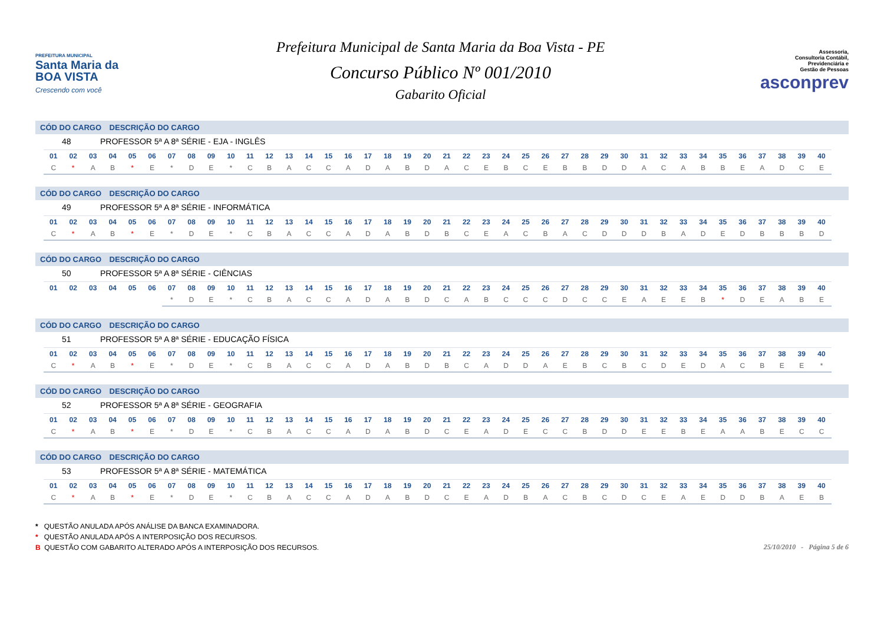PREFEITURA MUNICIPAL
Santa Maria da
BOA VISTA
Crescendo com você
Prefeitura Municipal de Santa Maria da Boa Vista - PE
Concurso Público Nº 001/2010
Gabarito Oficial
Assessoria,
Consultoria Contábil,
Previdenciária e
Gestão de Pessoas
asconprev
CÓD DO CARGO DESCRIÇÃO DO CARGO
48 PROFESSOR 5ª A 8ª SÉRIE - EJA - INGLÊS
| 01 | 02 | 03 | 04 | 05 | 06 | 07 | 08 | 09 | 10 | 11 | 12 | 13 | 14 | 15 | 16 | 17 | 18 | 19 | 20 | 21 | 22 | 23 | 24 | 25 | 26 | 27 | 28 | 29 | 30 | 31 | 32 | 33 | 34 | 35 | 36 | 37 | 38 | 39 | 40 |
| --- | --- | --- | --- | --- | --- | --- | --- | --- | --- | --- | --- | --- | --- | --- | --- | --- | --- | --- | --- | --- | --- | --- | --- | --- | --- | --- | --- | --- | --- | --- | --- | --- | --- | --- | --- | --- | --- | --- | --- |
| C | * | A | B | * | E | * | D | E | * | C | B | A | C | C | A | D | A | B | D | A | C | E | B | C | E | B | B | D | D | A | C | A | B | B | E | A | D | C | E |
CÓD DO CARGO DESCRIÇÃO DO CARGO
49 PROFESSOR 5ª A 8ª SÉRIE - INFORMÁTICA
| 01 | 02 | 03 | 04 | 05 | 06 | 07 | 08 | 09 | 10 | 11 | 12 | 13 | 14 | 15 | 16 | 17 | 18 | 19 | 20 | 21 | 22 | 23 | 24 | 25 | 26 | 27 | 28 | 29 | 30 | 31 | 32 | 33 | 34 | 35 | 36 | 37 | 38 | 39 | 40 |
| --- | --- | --- | --- | --- | --- | --- | --- | --- | --- | --- | --- | --- | --- | --- | --- | --- | --- | --- | --- | --- | --- | --- | --- | --- | --- | --- | --- | --- | --- | --- | --- | --- | --- | --- | --- | --- | --- | --- | --- |
| C | * | A | B | * | E | * | D | E | * | C | B | A | C | C | A | D | A | B | D | B | C | E | A | C | B | A | C | D | D | D | B | A | D | E | D | B | B | B | D |
CÓD DO CARGO DESCRIÇÃO DO CARGO
50 PROFESSOR 5ª A 8ª SÉRIE - CIÊNCIAS
| 01 | 02 | 03 | 04 | 05 | 06 | 07 | 08 | 09 | 10 | 11 | 12 | 13 | 14 | 15 | 16 | 17 | 18 | 19 | 20 | 21 | 22 | 23 | 24 | 25 | 26 | 27 | 28 | 29 | 30 | 31 | 32 | 33 | 34 | 35 | 36 | 37 | 38 | 39 | 40 |
| --- | --- | --- | --- | --- | --- | --- | --- | --- | --- | --- | --- | --- | --- | --- | --- | --- | --- | --- | --- | --- | --- | --- | --- | --- | --- | --- | --- | --- | --- | --- | --- | --- | --- | --- | --- | --- | --- | --- | --- |
| | | | | | | * | D | E | * | C | B | A | C | C | A | D | A | B | D | C | A | B | C | C | C | D | C | C | E | A | E | E | B | * | D | E | A | B | E |
CÓD DO CARGO DESCRIÇÃO DO CARGO
51 PROFESSOR 5ª A 8ª SÉRIE - EDUCAÇÃO FÍSICA
| 01 | 02 | 03 | 04 | 05 | 06 | 07 | 08 | 09 | 10 | 11 | 12 | 13 | 14 | 15 | 16 | 17 | 18 | 19 | 20 | 21 | 22 | 23 | 24 | 25 | 26 | 27 | 28 | 29 | 30 | 31 | 32 | 33 | 34 | 35 | 36 | 37 | 38 | 39 | 40 |
| --- | --- | --- | --- | --- | --- | --- | --- | --- | --- | --- | --- | --- | --- | --- | --- | --- | --- | --- | --- | --- | --- | --- | --- | --- | --- | --- | --- | --- | --- | --- | --- | --- | --- | --- | --- | --- | --- | --- | --- |
| C | * | A | B | * | E | * | D | E | * | C | B | A | C | C | A | D | A | B | D | B | C | A | D | D | A | E | B | C | B | C | D | E | D | A | C | B | E | E | * |
CÓD DO CARGO DESCRIÇÃO DO CARGO
52 PROFESSOR 5ª A 8ª SÉRIE - GEOGRAFIA
| 01 | 02 | 03 | 04 | 05 | 06 | 07 | 08 | 09 | 10 | 11 | 12 | 13 | 14 | 15 | 16 | 17 | 18 | 19 | 20 | 21 | 22 | 23 | 24 | 25 | 26 | 27 | 28 | 29 | 30 | 31 | 32 | 33 | 34 | 35 | 36 | 37 | 38 | 39 | 40 |
| --- | --- | --- | --- | --- | --- | --- | --- | --- | --- | --- | --- | --- | --- | --- | --- | --- | --- | --- | --- | --- | --- | --- | --- | --- | --- | --- | --- | --- | --- | --- | --- | --- | --- | --- | --- | --- | --- | --- | --- |
| C | * | A | B | * | E | * | D | E | * | C | B | A | C | C | A | D | A | B | D | C | E | A | D | E | C | C | B | D | D | E | E | B | E | A | A | B | E | C | C |
CÓD DO CARGO DESCRIÇÃO DO CARGO
53 PROFESSOR 5ª A 8ª SÉRIE - MATEMÁTICA
| 01 | 02 | 03 | 04 | 05 | 06 | 07 | 08 | 09 | 10 | 11 | 12 | 13 | 14 | 15 | 16 | 17 | 18 | 19 | 20 | 21 | 22 | 23 | 24 | 25 | 26 | 27 | 28 | 29 | 30 | 31 | 32 | 33 | 34 | 35 | 36 | 37 | 38 | 39 | 40 |
| --- | --- | --- | --- | --- | --- | --- | --- | --- | --- | --- | --- | --- | --- | --- | --- | --- | --- | --- | --- | --- | --- | --- | --- | --- | --- | --- | --- | --- | --- | --- | --- | --- | --- | --- | --- | --- | --- | --- | --- |
| C | * | A | B | * | E | * | D | E | * | C | B | A | C | C | A | D | A | B | D | C | E | A | D | B | A | C | B | C | D | C | E | A | E | D | D | B | A | E | B |
* QUESTÃO ANULADA APÓS ANÁLISE DA BANCA EXAMINADORA.
* QUESTÃO ANULADA APÓS A INTERPOSIÇÃO DOS RECURSOS.
B QUESTÃO COM GABARITO ALTERADO APÓS A INTERPOSIÇÃO DOS RECURSOS.
25/10/2010 - Página 5 de 6